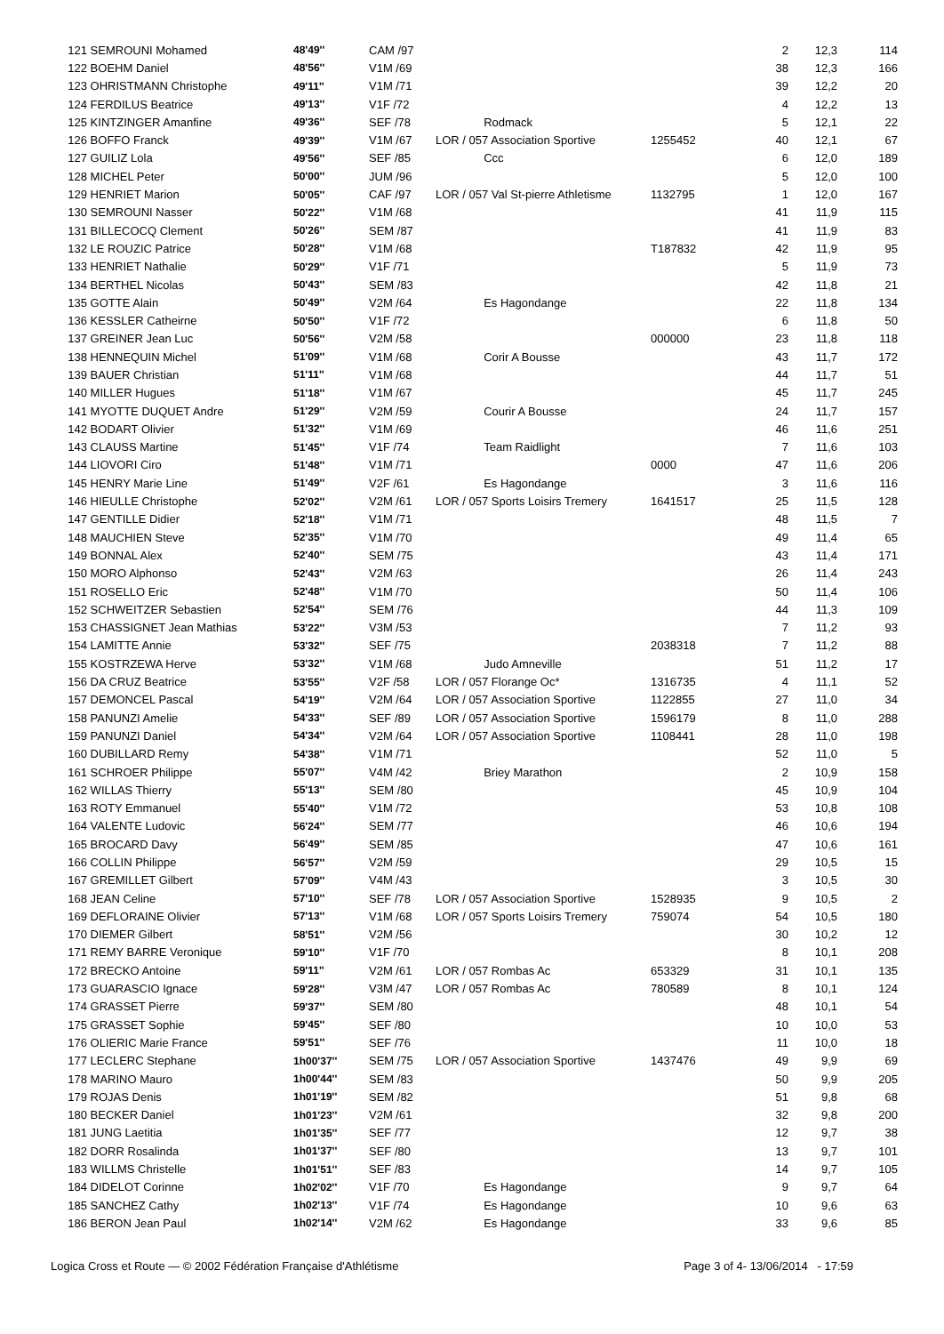| 121 | SEMROUNI Mohamed | 48'49'' | CAM /97 | | | 2 | 12,3 | 114 |
| 122 | BOEHM Daniel | 48'56'' | V1M /69 | | | 38 | 12,3 | 166 |
| 123 | OHRISTMANN Christophe | 49'11'' | V1M /71 | | | 39 | 12,2 | 20 |
| 124 | FERDILUS Beatrice | 49'13'' | V1F /72 | | | 4 | 12,2 | 13 |
| 125 | KINTZINGER Amanfine | 49'36'' | SEF /78 | Rodmack | | 5 | 12,1 | 22 |
| 126 | BOFFO Franck | 49'39'' | V1M /67 | LOR / 057 Association Sportive | 1255452 | 40 | 12,1 | 67 |
| 127 | GUILIZ Lola | 49'56'' | SEF /85 | Ccc | | 6 | 12,0 | 189 |
| 128 | MICHEL Peter | 50'00'' | JUM /96 | | | 5 | 12,0 | 100 |
| 129 | HENRIET Marion | 50'05'' | CAF /97 | LOR / 057 Val St-pierre Athletisme | 1132795 | 1 | 12,0 | 167 |
| 130 | SEMROUNI Nasser | 50'22'' | V1M /68 | | | 41 | 11,9 | 115 |
| 131 | BILLECOCQ Clement | 50'26'' | SEM /87 | | | 41 | 11,9 | 83 |
| 132 | LE ROUZIC Patrice | 50'28'' | V1M /68 | | T187832 | 42 | 11,9 | 95 |
| 133 | HENRIET Nathalie | 50'29'' | V1F /71 | | | 5 | 11,9 | 73 |
| 134 | BERTHEL Nicolas | 50'43'' | SEM /83 | | | 42 | 11,8 | 21 |
| 135 | GOTTE Alain | 50'49'' | V2M /64 | Es Hagondange | | 22 | 11,8 | 134 |
| 136 | KESSLER Catheirne | 50'50'' | V1F /72 | | | 6 | 11,8 | 50 |
| 137 | GREINER Jean Luc | 50'56'' | V2M /58 | | 000000 | 23 | 11,8 | 118 |
| 138 | HENNEQUIN Michel | 51'09'' | V1M /68 | Corir A Bousse | | 43 | 11,7 | 172 |
| 139 | BAUER Christian | 51'11'' | V1M /68 | | | 44 | 11,7 | 51 |
| 140 | MILLER Hugues | 51'18'' | V1M /67 | | | 45 | 11,7 | 245 |
| 141 | MYOTTE DUQUET Andre | 51'29'' | V2M /59 | Courir A Bousse | | 24 | 11,7 | 157 |
| 142 | BODART Olivier | 51'32'' | V1M /69 | | | 46 | 11,6 | 251 |
| 143 | CLAUSS Martine | 51'45'' | V1F /74 | Team Raidlight | | 7 | 11,6 | 103 |
| 144 | LIOVORI Ciro | 51'48'' | V1M /71 | | 0000 | 47 | 11,6 | 206 |
| 145 | HENRY Marie Line | 51'49'' | V2F /61 | Es Hagondange | | 3 | 11,6 | 116 |
| 146 | HIEULLE Christophe | 52'02'' | V2M /61 | LOR / 057 Sports Loisirs Tremery | 1641517 | 25 | 11,5 | 128 |
| 147 | GENTILLE Didier | 52'18'' | V1M /71 | | | 48 | 11,5 | 7 |
| 148 | MAUCHIEN Steve | 52'35'' | V1M /70 | | | 49 | 11,4 | 65 |
| 149 | BONNAL Alex | 52'40'' | SEM /75 | | | 43 | 11,4 | 171 |
| 150 | MORO Alphonso | 52'43'' | V2M /63 | | | 26 | 11,4 | 243 |
| 151 | ROSELLO Eric | 52'48'' | V1M /70 | | | 50 | 11,4 | 106 |
| 152 | SCHWEITZER Sebastien | 52'54'' | SEM /76 | | | 44 | 11,3 | 109 |
| 153 | CHASSIGNET Jean Mathias | 53'22'' | V3M /53 | | | 7 | 11,2 | 93 |
| 154 | LAMITTE Annie | 53'32'' | SEF /75 | | 2038318 | 7 | 11,2 | 88 |
| 155 | KOSTRZEWA Herve | 53'32'' | V1M /68 | Judo Amneville | | 51 | 11,2 | 17 |
| 156 | DA CRUZ Beatrice | 53'55'' | V2F /58 | LOR / 057 Florange Oc* | 1316735 | 4 | 11,1 | 52 |
| 157 | DEMONCEL Pascal | 54'19'' | V2M /64 | LOR / 057 Association Sportive | 1122855 | 27 | 11,0 | 34 |
| 158 | PANUNZI Amelie | 54'33'' | SEF /89 | LOR / 057 Association Sportive | 1596179 | 8 | 11,0 | 288 |
| 159 | PANUNZI Daniel | 54'34'' | V2M /64 | LOR / 057 Association Sportive | 1108441 | 28 | 11,0 | 198 |
| 160 | DUBILLARD Remy | 54'38'' | V1M /71 | | | 52 | 11,0 | 5 |
| 161 | SCHROER Philippe | 55'07'' | V4M /42 | Briey Marathon | | 2 | 10,9 | 158 |
| 162 | WILLAS Thierry | 55'13'' | SEM /80 | | | 45 | 10,9 | 104 |
| 163 | ROTY Emmanuel | 55'40'' | V1M /72 | | | 53 | 10,8 | 108 |
| 164 | VALENTE Ludovic | 56'24'' | SEM /77 | | | 46 | 10,6 | 194 |
| 165 | BROCARD Davy | 56'49'' | SEM /85 | | | 47 | 10,6 | 161 |
| 166 | COLLIN Philippe | 56'57'' | V2M /59 | | | 29 | 10,5 | 15 |
| 167 | GREMILLET Gilbert | 57'09'' | V4M /43 | | | 3 | 10,5 | 30 |
| 168 | JEAN Celine | 57'10'' | SEF /78 | LOR / 057 Association Sportive | 1528935 | 9 | 10,5 | 2 |
| 169 | DEFLORAINE Olivier | 57'13'' | V1M /68 | LOR / 057 Sports Loisirs Tremery | 759074 | 54 | 10,5 | 180 |
| 170 | DIEMER Gilbert | 58'51'' | V2M /56 | | | 30 | 10,2 | 12 |
| 171 | REMY BARRE Veronique | 59'10'' | V1F /70 | | | 8 | 10,1 | 208 |
| 172 | BRECKO Antoine | 59'11'' | V2M /61 | LOR / 057 Rombas Ac | 653329 | 31 | 10,1 | 135 |
| 173 | GUARASCIO Ignace | 59'28'' | V3M /47 | LOR / 057 Rombas Ac | 780589 | 8 | 10,1 | 124 |
| 174 | GRASSET Pierre | 59'37'' | SEM /80 | | | 48 | 10,1 | 54 |
| 175 | GRASSET Sophie | 59'45'' | SEF /80 | | | 10 | 10,0 | 53 |
| 176 | OLIERIC Marie France | 59'51'' | SEF /76 | | | 11 | 10,0 | 18 |
| 177 | LECLERC Stephane | 1h00'37'' | SEM /75 | LOR / 057 Association Sportive | 1437476 | 49 | 9,9 | 69 |
| 178 | MARINO Mauro | 1h00'44'' | SEM /83 | | | 50 | 9,9 | 205 |
| 179 | ROJAS Denis | 1h01'19'' | SEM /82 | | | 51 | 9,8 | 68 |
| 180 | BECKER Daniel | 1h01'23'' | V2M /61 | | | 32 | 9,8 | 200 |
| 181 | JUNG Laetitia | 1h01'35'' | SEF /77 | | | 12 | 9,7 | 38 |
| 182 | DORR Rosalinda | 1h01'37'' | SEF /80 | | | 13 | 9,7 | 101 |
| 183 | WILLMS Christelle | 1h01'51'' | SEF /83 | | | 14 | 9,7 | 105 |
| 184 | DIDELOT Corinne | 1h02'02'' | V1F /70 | Es Hagondange | | 9 | 9,7 | 64 |
| 185 | SANCHEZ Cathy | 1h02'13'' | V1F /74 | Es Hagondange | | 10 | 9,6 | 63 |
| 186 | BERON Jean Paul | 1h02'14'' | V2M /62 | Es Hagondange | | 33 | 9,6 | 85 |
Logica Cross et Route — © 2002 Fédération Française d'Athlétisme Page 3 of 4- 13/06/2014 - 17:59